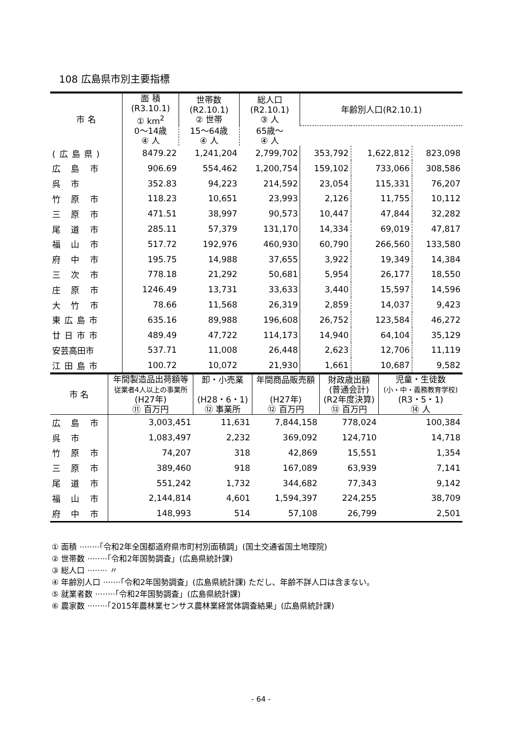108 広島県市別主要指標
| 市 名 | 面 積 (R3.10.1) ① km<sup>2</sup> | 世帯数 (R2.10.1) ② 世帯 | 総人口 (R2.10.1) ③ 人 | 年齢別人口(R2.10.1) | | |
| --- | --- | --- | --- | --- | --- | --- |
| | 0～14歳 ④ 人 | 15～64歳 ④ 人 | 65歳～ ④ 人 | | | |
| (広島県) | 8479.22 | 1,241,204 | 2,799,702 | 353,792 | 1,622,812 | 823,098 |
| 広 島 市 | 906.69 | 554,462 | 1,200,754 | 159,102 | 733,066 | 308,586 |
| 呉 市 | 352.83 | 94,223 | 214,592 | 23,054 | 115,331 | 76,207 |
| 竹 原 市 | 118.23 | 10,651 | 23,993 | 2,126 | 11,755 | 10,112 |
| 三 原 市 | 471.51 | 38,997 | 90,573 | 10,447 | 47,844 | 32,282 |
| 尾 道 市 | 285.11 | 57,379 | 131,170 | 14,334 | 69,019 | 47,817 |
| 福 山 市 | 517.72 | 192,976 | 460,930 | 60,790 | 266,560 | 133,580 |
| 府 中 市 | 195.75 | 14,988 | 37,655 | 3,922 | 19,349 | 14,384 |
| 三 次 市 | 778.18 | 21,292 | 50,681 | 5,954 | 26,177 | 18,550 |
| 庄 原 市 | 1246.49 | 13,731 | 33,633 | 3,440 | 15,597 | 14,596 |
| 大 竹 市 | 78.66 | 11,568 | 26,319 | 2,859 | 14,037 | 9,423 |
| 東広島市 | 635.16 | 89,988 | 196,608 | 26,752 | 123,584 | 46,272 |
| 廿日市市 | 489.49 | 47,722 | 114,173 | 14,940 | 64,104 | 35,129 |
| 安芸高田市 | 537.71 | 11,008 | 26,448 | 2,623 | 12,706 | 11,119 |
| 江田島市 | 100.72 | 10,072 | 21,930 | 1,661 | 10,687 | 9,582 |
| 市 名 | 年間製造品出荷額等 従業者4人以上の事業所 (H27年) ⑪ 百万円 | 卸・小売業 (H28・6・1) ⑫ 事業所 | 年間商品販売額 (H27年) ⑫ 百万円 | 財政歳出額 (普通会計) (R2年度決算) ⑬ 百万円 | 児童・生徒数 (小・中・義務教育学校) (R3・5・1) ⑭ 人 |
| --- | --- | --- | --- | --- | --- |
| 広 島 市 | 3,003,451 | 11,631 | 7,844,158 | 778,024 | 100,384 |
| 呉 市 | 1,083,497 | 2,232 | 369,092 | 124,710 | 14,718 |
| 竹 原 市 | 74,207 | 318 | 42,869 | 15,551 | 1,354 |
| 三 原 市 | 389,460 | 918 | 167,089 | 63,939 | 7,141 |
| 尾 道 市 | 551,242 | 1,732 | 344,682 | 77,343 | 9,142 |
| 福 山 市 | 2,144,814 | 4,601 | 1,594,397 | 224,255 | 38,709 |
| 府 中 市 | 148,993 | 514 | 57,108 | 26,799 | 2,501 |
① 面積 ········「令和2年全国都道府県市町村別面積調」(国土交通省国土地理院)
② 世帯数 ········「令和2年国勢調査」(広島県統計課)
③ 総人口 ········ 〃
④ 年齢別人口 ·······「令和2年国勢調査」(広島県統計課) ただし、年齢不詳人口は含まない。
⑤ 就業者数 ········「令和2年国勢調査」(広島県統計課)
⑥ 農家数 ········「2015年農林業センサス農林業経営体調査結果」(広島県統計課)
- 64 -